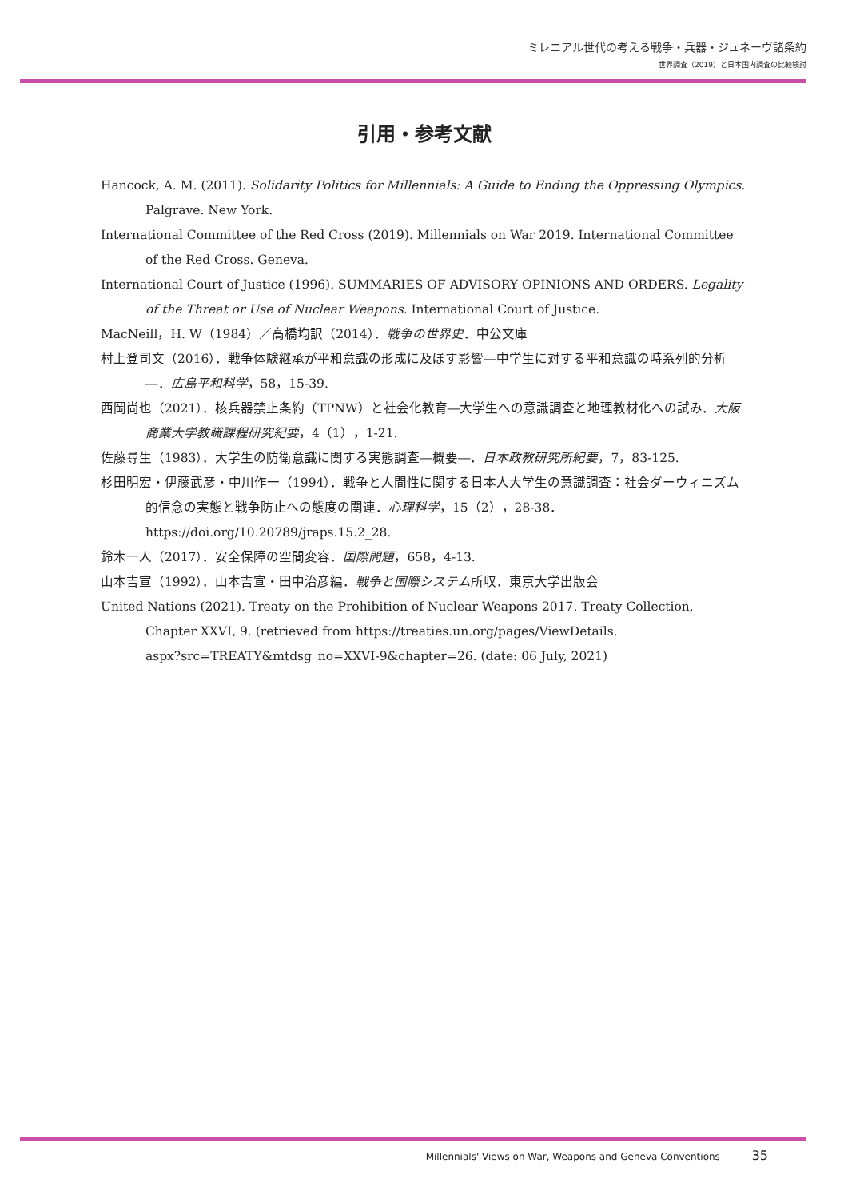ミレニアル世代の考える戦争・兵器・ジュネーヴ諸条約
世界調査（2019）と日本国内調査の比較検討
引用・参考文献
Hancock, A. M. (2011). Solidarity Politics for Millennials: A Guide to Ending the Oppressing Olympics. Palgrave. New York.
International Committee of the Red Cross (2019). Millennials on War 2019. International Committee of the Red Cross. Geneva.
International Court of Justice (1996). SUMMARIES OF ADVISORY OPINIONS AND ORDERS. Legality of the Threat or Use of Nuclear Weapons. International Court of Justice.
MacNeill，H. W（1984）／高橋均訳（2014）．戦争の世界史．中公文庫
村上登司文（2016）．戦争体験継承が平和意識の形成に及ぼす影響―中学生に対する平和意識の時系列的分析―．広島平和科学，58，15-39.
西岡尚也（2021）．核兵器禁止条約（TPNW）と社会化教育―大学生への意識調査と地理教材化への試み．大阪商業大学教職課程研究紀要，4（1），1-21.
佐藤尋生（1983）．大学生の防衛意識に関する実態調査―概要―．日本政教研究所紀要，7，83-125.
杉田明宏・伊藤武彦・中川作一（1994）．戦争と人間性に関する日本人大学生の意識調査：社会ダーウィニズム的信念の実態と戦争防止への態度の関連．心理科学，15（2），28-38．https://doi.org/10.20789/jraps.15.2_28.
鈴木一人（2017）．安全保障の空間変容．国際問題，658，4-13.
山本吉宣（1992）．山本吉宣・田中治彦編．戦争と国際システム所収．東京大学出版会
United Nations (2021). Treaty on the Prohibition of Nuclear Weapons 2017. Treaty Collection, Chapter XXVI, 9. (retrieved from https://treaties.un.org/pages/ViewDetails.
aspx?src=TREATY&mtdsg_no=XXVI-9&chapter=26. (date: 06 July, 2021)
Millennials' Views on War, Weapons and Geneva Conventions 35